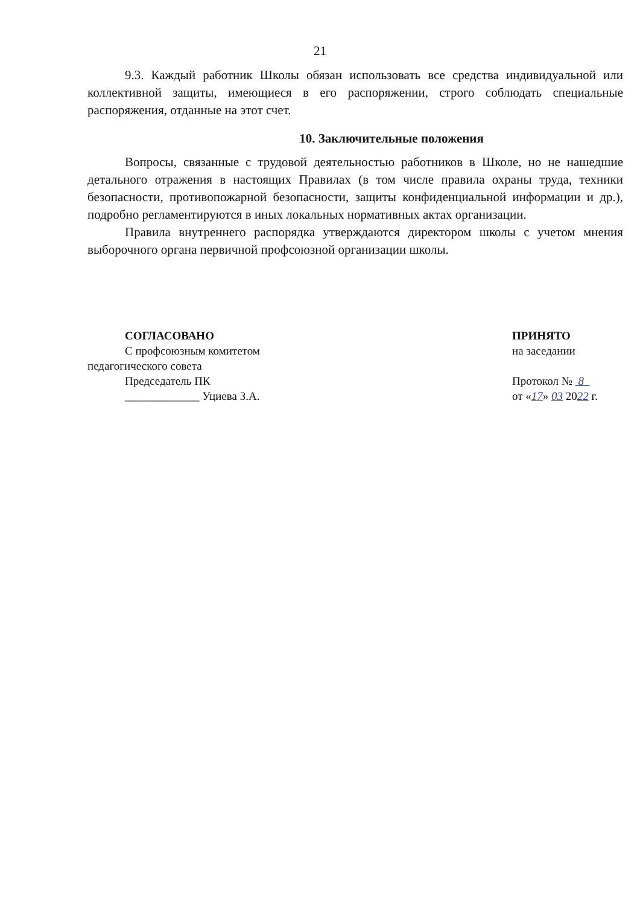21
9.3. Каждый работник Школы обязан использовать все средства индивидуальной или коллективной защиты, имеющиеся в его распоряжении, строго соблюдать специальные распоряжения, отданные на этот счет.
10. Заключительные положения
Вопросы, связанные с трудовой деятельностью работников в Школе, но не нашедшие детального отражения в настоящих Правилах (в том числе правила охраны труда, техники безопасности, противопожарной безопасности, защиты конфиденциальной информации и др.), подробно регламентируются в иных локальных нормативных актах организации.
Правила внутреннего распорядка утверждаются директором школы с учетом мнения выборочного органа первичной профсоюзной организации школы.
СОГЛАСОВАНО
С профсоюзным комитетом
педагогического совета
Председатель ПК
_____________ Уциева З.А.
ПРИНЯТО
на заседании
Протокол № 8
от «17» 03 2022 г.